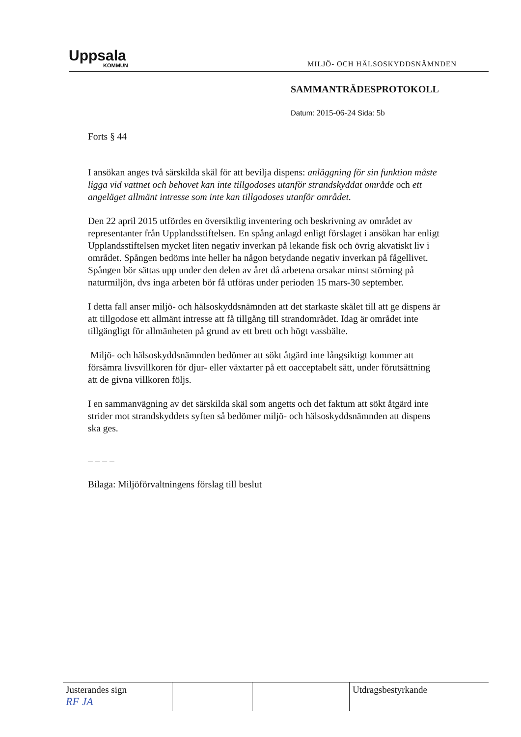Uppsala
KOMMUN
MILJÖ- OCH HÄLSOSKYDDSNÄMNDEN
SAMMANTRÄDESPROTOKOLL
Datum: 2015-06-24 Sida: 5b
Forts § 44
I ansökan anges två särskilda skäl för att bevilja dispens: anläggning för sin funktion måste ligga vid vattnet och behovet kan inte tillgodoses utanför strandskyddat område och ett angeläget allmänt intresse som inte kan tillgodoses utanför området.
Den 22 april 2015 utfördes en översiktlig inventering och beskrivning av området av representanter från Upplandsstiftelsen. En spång anlagd enligt förslaget i ansökan har enligt Upplandsstiftelsen mycket liten negativ inverkan på lekande fisk och övrig akvatiskt liv i området. Spången bedöms inte heller ha någon betydande negativ inverkan på fågellivet. Spången bör sättas upp under den delen av året då arbetena orsakar minst störning på naturmiljön, dvs inga arbeten bör få utföras under perioden 15 mars-30 september.
I detta fall anser miljö- och hälsoskyddsnämnden att det starkaste skälet till att ge dispens är att tillgodose ett allmänt intresse att få tillgång till strandområdet. Idag är området inte tillgängligt för allmänheten på grund av ett brett och högt vassbälte.
Miljö- och hälsoskyddsnämnden bedömer att sökt åtgärd inte långsiktigt kommer att försämra livsvillkoren för djur- eller växtarter på ett oacceptabelt sätt, under förutsättning att de givna villkoren följs.
I en sammanvägning av det särskilda skäl som angetts och det faktum att sökt åtgärd inte strider mot strandskyddets syften så bedömer miljö- och hälsoskyddsnämnden att dispens ska ges.
– – – –
Bilaga: Miljöförvaltningens förslag till beslut
| Justerandes sign RF JA | | | Utdragsbestyrkande |